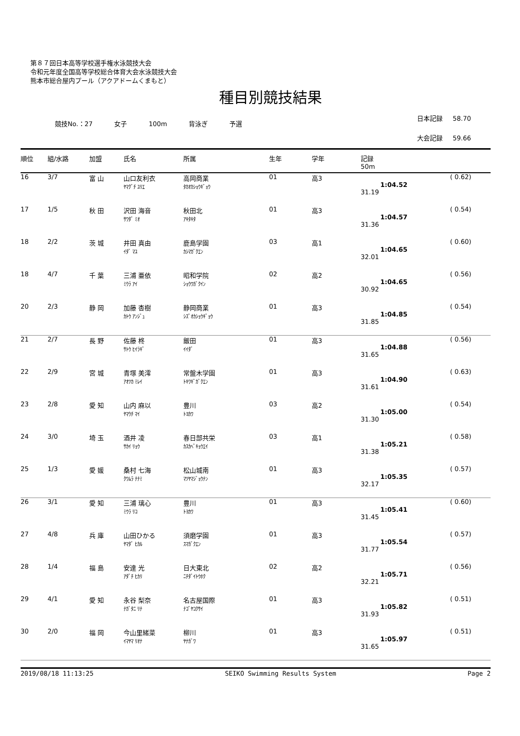第８７回日本高等学校選手権水泳競技大会
令和元年度全国高等学校総合体育大会水泳競技大会
熊本市総合屋内プール（アクアドームくまもと）
種目別競技結果
競技No.：27 女子 100m 背泳ぎ 予選
日本記録 58.70
大会記録 59.66
| 順位 | 組/水路 | 加盟 | 氏名 | 所属 | 生年 | 学年 | 記録 50m | |
| --- | --- | --- | --- | --- | --- | --- | --- | --- |
| 16 | 3/7 | 富 山 | 山口友利衣 ﾔﾏｸﾞﾁ ﾕﾘｴ | 高岡商業 ﾀｶｵｶｼｮｳｷﾞｮｳ | 01 | 高3 | 1:04.52 31.19 | ( 0.62) |
| 17 | 1/5 | 秋 田 | 沢田 海音 ｻﾜﾀﾞ ﾐｵ | 秋田北 ｱｷﾀｷﾀ | 01 | 高3 | 1:04.57 31.36 | ( 0.54) |
| 18 | 2/2 | 茨 城 | 井田 真由 ｲﾀﾞ ﾏﾕ | 鹿島学園 ｶｼﾏｶﾞｸｴﾝ | 03 | 高1 | 1:04.65 32.01 | ( 0.60) |
| 18 | 4/7 | 千 葉 | 三浦 亜依 ﾐｳﾗ ｱｲ | 昭和学院 ｼｮｳﾜｶﾞｸｲﾝ | 02 | 高2 | 1:04.65 30.92 | ( 0.56) |
| 20 | 2/3 | 静 岡 | 加藤 杏樹 ｶﾄｳ ｱﾝｼﾞｭ | 静岡商業 ｼｽﾞｵｶｼｮｳｷﾞｮｳ | 01 | 高3 | 1:04.85 31.85 | ( 0.54) |
| 21 | 2/7 | 長 野 | 佐藤 柊 ｻﾄｳ ﾋｲﾗｷﾞ | 飯田 ｲｲﾀﾞ | 01 | 高3 | 1:04.88 31.65 | ( 0.56) |
| 22 | 2/9 | 宮 城 | 青塚 美澪 ｱｵﾂｶ ﾐﾚｲ | 常盤木学園 ﾄｷﾜｷﾞｶﾞｸｴﾝ | 01 | 高3 | 1:04.90 31.61 | ( 0.63) |
| 23 | 2/8 | 愛 知 | 山内 麻以 ﾔﾏｳﾁ ﾏｲ | 豊川 ﾄﾖｶﾜ | 03 | 高2 | 1:05.00 31.30 | ( 0.54) |
| 24 | 3/0 | 埼 玉 | 酒井 凌 ｻｶｲ ﾘｮｳ | 春日部共栄 ｶｽｶﾍﾞｷｮｳｴｲ | 03 | 高1 | 1:05.21 31.38 | ( 0.58) |
| 25 | 1/3 | 愛 媛 | 桑村 七海 ｸﾜﾑﾗ ﾅﾅﾐ | 松山城南 ﾏﾂﾔﾏｼﾞｮｳﾅﾝ | 01 | 高3 | 1:05.35 32.17 | ( 0.57) |
| 26 | 3/1 | 愛 知 | 三浦 璃心 ﾐｳﾗ ﾘｺ | 豊川 ﾄﾖｶﾜ | 01 | 高3 | 1:05.41 31.45 | ( 0.60) |
| 27 | 4/8 | 兵 庫 | 山田ひかる ﾔﾏﾀﾞ ﾋｶﾙ | 須磨学園 ｽﾏｶﾞｸｴﾝ | 01 | 高3 | 1:05.54 31.77 | ( 0.57) |
| 28 | 1/4 | 福 島 | 安達 光 ｱﾀﾞﾁ ﾋｶﾘ | 日大東北 ﾆﾁﾀﾞｲﾄｳﾎｸ | 02 | 高2 | 1:05.71 32.21 | ( 0.56) |
| 29 | 4/1 | 愛 知 | 永谷 梨奈 ﾅｶﾞﾀﾆ ﾘﾅ | 名古屋国際 ﾅｺﾞﾔｺｸｻｲ | 01 | 高3 | 1:05.82 31.93 | ( 0.51) |
| 30 | 2/0 | 福 岡 | 今山里緒菜 ｲﾏﾔﾏ ﾘｵﾅ | 柳川 ﾔﾅｶﾞﾜ | 01 | 高3 | 1:05.97 31.65 | ( 0.51) |
2019/08/18 11:13:25 SEIKO Swimming Results System Page 2